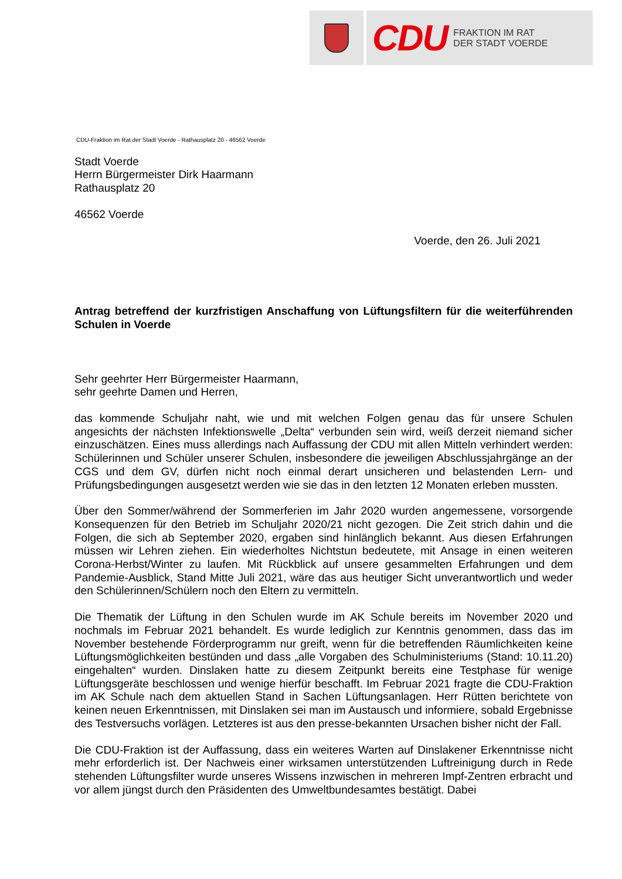CDU FRAKTION IM RAT
DER STADT VOERDE
CDU-Fraktion im Rat der Stadt Voerde - Rathausplatz 20 - 46562 Voerde
Stadt Voerde
Herrn Bürgermeister Dirk Haarmann
Rathausplatz 20
46562 Voerde
Voerde, den 26. Juli 2021
Antrag betreffend der kurzfristigen Anschaffung von Lüftungsfiltern für die weiterführenden Schulen in Voerde
Sehr geehrter Herr Bürgermeister Haarmann,
sehr geehrte Damen und Herren,
das kommende Schuljahr naht, wie und mit welchen Folgen genau das für unsere Schulen angesichts der nächsten Infektionswelle „Delta“ verbunden sein wird, weiß derzeit niemand sicher einzuschätzen. Eines muss allerdings nach Auffassung der CDU mit allen Mitteln verhindert werden: Schülerinnen und Schüler unserer Schulen, insbesondere die jeweiligen Abschlussjahrgänge an der CGS und dem GV, dürfen nicht noch einmal derart unsicheren und belastenden Lern- und Prüfungsbedingungen ausgesetzt werden wie sie das in den letzten 12 Monaten erleben mussten.
Über den Sommer/während der Sommerferien im Jahr 2020 wurden angemessene, vorsorgende Konsequenzen für den Betrieb im Schuljahr 2020/21 nicht gezogen. Die Zeit strich dahin und die Folgen, die sich ab September 2020, ergaben sind hinlänglich bekannt. Aus diesen Erfahrungen müssen wir Lehren ziehen. Ein wiederholtes Nichtstun bedeutete, mit Ansage in einen weiteren Corona-Herbst/Winter zu laufen. Mit Rückblick auf unsere gesammelten Erfahrungen und dem Pandemie-Ausblick, Stand Mitte Juli 2021, wäre das aus heutiger Sicht unverantwortlich und weder den Schülerinnen/Schülern noch den Eltern zu vermitteln.
Die Thematik der Lüftung in den Schulen wurde im AK Schule bereits im November 2020 und nochmals im Februar 2021 behandelt. Es wurde lediglich zur Kenntnis genommen, dass das im November bestehende Förderprogramm nur greift, wenn für die betreffenden Räumlichkeiten keine Lüftungsmöglichkeiten bestünden und dass „alle Vorgaben des Schulministeriums (Stand: 10.11.20) eingehalten“ wurden. Dinslaken hatte zu diesem Zeitpunkt bereits eine Testphase für wenige Lüftungsgeräte beschlossen und wenige hierfür beschafft. Im Februar 2021 fragte die CDU-Fraktion im AK Schule nach dem aktuellen Stand in Sachen Lüftungsanlagen. Herr Rütten berichtete von keinen neuen Erkenntnissen, mit Dinslaken sei man im Austausch und informiere, sobald Ergebnisse des Testversuchs vorlägen. Letzteres ist aus den presse-bekannten Ursachen bisher nicht der Fall.
Die CDU-Fraktion ist der Auffassung, dass ein weiteres Warten auf Dinslakener Erkenntnisse nicht mehr erforderlich ist. Der Nachweis einer wirksamen unterstützenden Luftreinigung durch in Rede stehenden Lüftungsfilter wurde unseres Wissens inzwischen in mehreren Impf-Zentren erbracht und vor allem jüngst durch den Präsidenten des Umweltbundesamtes bestätigt. Dabei